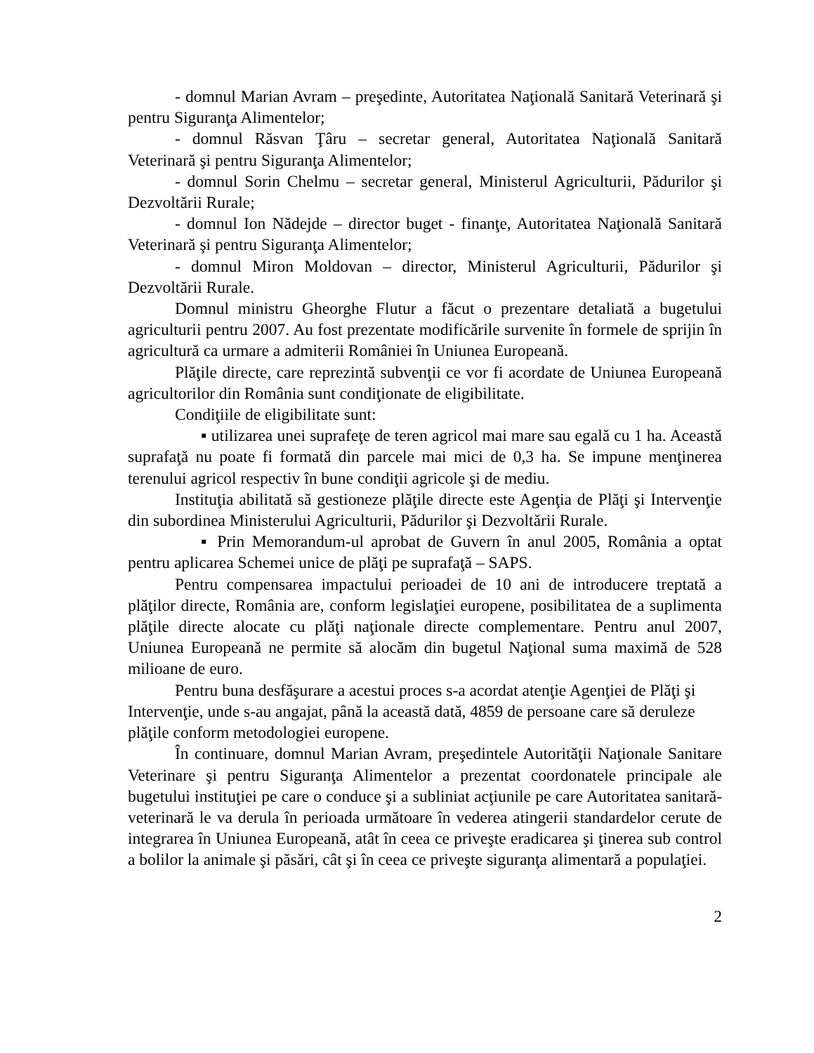- domnul Marian Avram – preşedinte, Autoritatea Naţională Sanitară Veterinară şi pentru Siguranţa Alimentelor;
- domnul Răsvan Ţâru – secretar general, Autoritatea Naţională Sanitară Veterinară şi pentru Siguranţa Alimentelor;
- domnul Sorin Chelmu – secretar general, Ministerul Agriculturii, Pădurilor şi Dezvoltării Rurale;
- domnul Ion Nădejde – director buget - finanţe, Autoritatea Naţională Sanitară Veterinară şi pentru Siguranţa Alimentelor;
- domnul Miron Moldovan – director, Ministerul Agriculturii, Pădurilor şi Dezvoltării Rurale.
Domnul ministru Gheorghe Flutur a făcut o prezentare detaliată a bugetului agriculturii pentru 2007. Au fost prezentate modificările survenite în formele de sprijin în agricultură ca urmare a admiterii României în Uniunea Europeană.
Plăţile directe, care reprezintă subvenţii ce vor fi acordate de Uniunea Europeană agricultorilor din România sunt condiţionate de eligibilitate.
Condiţiile de eligibilitate sunt:
▪ utilizarea unei suprafeţe de teren agricol mai mare sau egală cu 1 ha. Această suprafaţă nu poate fi formată din parcele mai mici de 0,3 ha. Se impune menţinerea terenului agricol respectiv în bune condiţii agricole şi de mediu.
Instituţia abilitată să gestioneze plăţile directe este Agenţia de Plăţi şi Intervenţie din subordinea Ministerului Agriculturii, Pădurilor şi Dezvoltării Rurale.
▪ Prin Memorandum-ul aprobat de Guvern în anul 2005, România a optat pentru aplicarea Schemei unice de plăţi pe suprafaţă – SAPS.
Pentru compensarea impactului perioadei de 10 ani de introducere treptată a plăţilor directe, România are, conform legislaţiei europene, posibilitatea de a suplimenta plăţile directe alocate cu plăţi naţionale directe complementare. Pentru anul 2007, Uniunea Europeană ne permite să alocăm din bugetul Naţional suma maximă de 528 milioane de euro.
Pentru buna desfăşurare a acestui proces s-a acordat atenţie Agenţiei de Plăţi şi Intervenţie, unde s-au angajat, până la această dată, 4859 de persoane care să deruleze plăţile conform metodologiei europene.
În continuare, domnul Marian Avram, preşedintele Autorităţii Naţionale Sanitare Veterinare şi pentru Siguranţa Alimentelor a prezentat coordonatele principale ale bugetului instituţiei pe care o conduce şi a subliniat acţiunile pe care Autoritatea sanitară-veterinară le va derula în perioada următoare în vederea atingerii standardelor cerute de integrarea în Uniunea Europeană, atât în ceea ce priveşte eradicarea şi ţinerea sub control a bolilor la animale şi păsări, cât şi în ceea ce priveşte siguranţa alimentară a populaţiei.
2